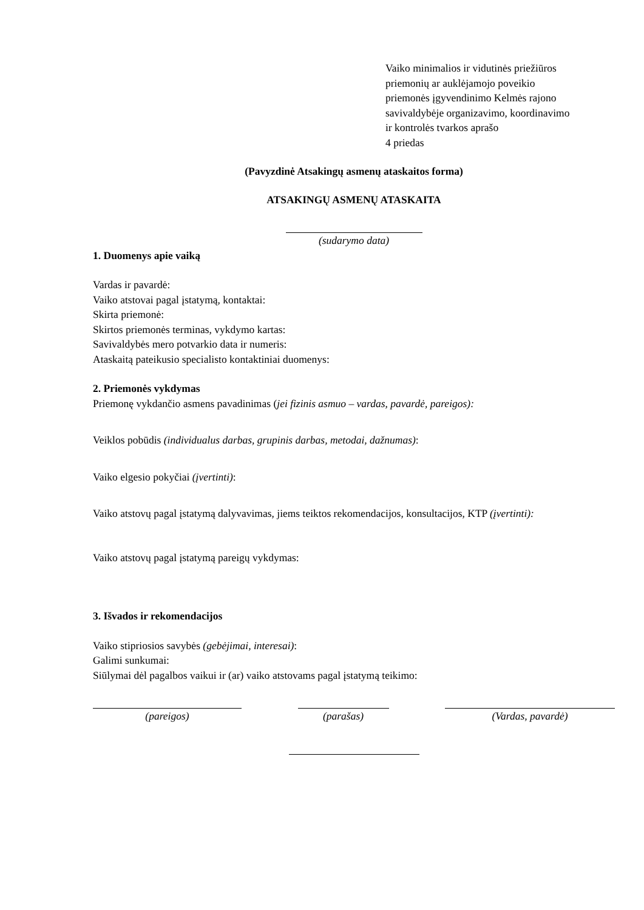Vaiko minimalios ir vidutinės priežiūros
priemonių ar auklėjamojo poveikio
priemonės įgyvendinimo Kelmės rajono
savivaldybėje organizavimo, koordinavimo
ir kontrolės tvarkos aprašo
4 priedas
(Pavyzdinė Atsakingų asmenų ataskaitos forma)
ATSAKINGŲ ASMENŲ ATASKAITA
(sudarymo data)
1. Duomenys apie vaiką
Vardas ir pavardė:
Vaiko atstovai pagal įstatymą, kontaktai:
Skirta priemonė:
Skirtos priemonės terminas, vykdymo kartas:
Savivaldybės mero potvarkio data ir numeris:
Ataskaitą pateikusio specialisto kontaktiniai duomenys:
2. Priemonės vykdymas
Priemonę vykdančio asmens pavadinimas (jei fizinis asmuo – vardas, pavardė, pareigos):
Veiklos pobūdis (individualus darbas, grupinis darbas, metodai, dažnumas):
Vaiko elgesio pokyčiai (įvertinti):
Vaiko atstovų pagal įstatymą dalyvavimas, jiems teiktos rekomendacijos, konsultacijos, KTP (įvertinti):
Vaiko atstovų pagal įstatymą pareigų vykdymas:
3. Išvados ir rekomendacijos
Vaiko stipriosios savybės (gebėjimai, interesai):
Galimi sunkumai:
Siūlymai dėl pagalbos vaikui ir (ar) vaiko atstovams pagal įstatymą teikimo:
(pareigos) (parašas) (Vardas, pavardė)